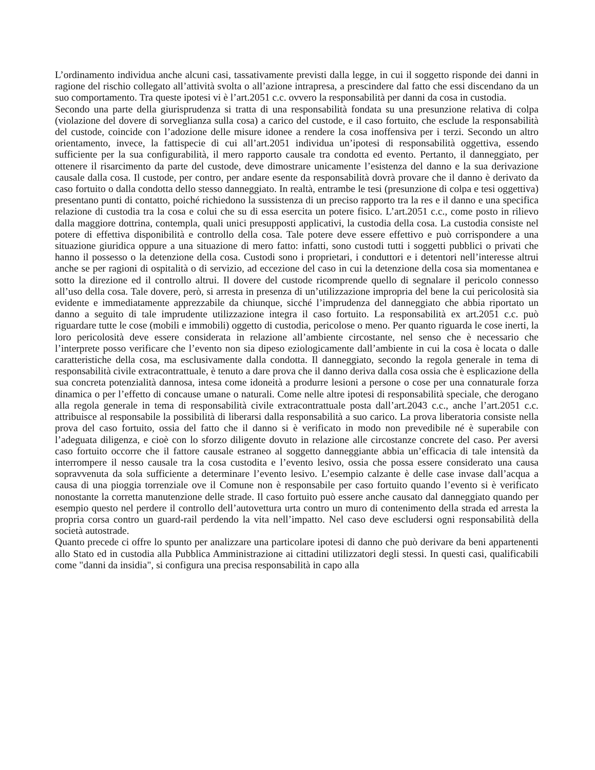L’ordinamento individua anche alcuni casi, tassativamente previsti dalla legge, in cui il soggetto risponde dei danni in ragione del rischio collegato all’attività svolta o all’azione intrapresa, a prescindere dal fatto che essi discendano da un suo comportamento. Tra queste ipotesi vi è l’art.2051 c.c. ovvero la responsabilità per danni da cosa in custodia.
Secondo una parte della giurisprudenza si tratta di una responsabilità fondata su una presunzione relativa di colpa (violazione del dovere di sorveglianza sulla cosa) a carico del custode, e il caso fortuito, che esclude la responsabilità del custode, coincide con l’adozione delle misure idonee a rendere la cosa inoffensiva per i terzi. Secondo un altro orientamento, invece, la fattispecie di cui all’art.2051 individua un’ipotesi di responsabilità oggettiva, essendo sufficiente per la sua configurabilità, il mero rapporto causale tra condotta ed evento. Pertanto, il danneggiato, per ottenere il risarcimento da parte del custode, deve dimostrare unicamente l’esistenza del danno e la sua derivazione causale dalla cosa. Il custode, per contro, per andare esente da responsabilità dovrà provare che il danno è derivato da caso fortuito o dalla condotta dello stesso danneggiato. In realtà, entrambe le tesi (presunzione di colpa e tesi oggettiva) presentano punti di contatto, poiché richiedono la sussistenza di un preciso rapporto tra la res e il danno e una specifica relazione di custodia tra la cosa e colui che su di essa esercita un potere fisico. L’art.2051 c.c., come posto in rilievo dalla maggiore dottrina, contempla, quali unici presupposti applicativi, la custodia della cosa. La custodia consiste nel potere di effettiva disponibilità e controllo della cosa. Tale potere deve essere effettivo e può corrispondere a una situazione giuridica oppure a una situazione di mero fatto: infatti, sono custodi tutti i soggetti pubblici o privati che hanno il possesso o la detenzione della cosa. Custodi sono i proprietari, i conduttori e i detentori nell’interesse altrui anche se per ragioni di ospitalità o di servizio, ad eccezione del caso in cui la detenzione della cosa sia momentanea e sotto la direzione ed il controllo altrui. Il dovere del custode ricomprende quello di segnalare il pericolo connesso all’uso della cosa. Tale dovere, però, si arresta in presenza di un’utilizzazione impropria del bene la cui pericolosità sia evidente e immediatamente apprezzabile da chiunque, sicché l’imprudenza del danneggiato che abbia riportato un danno a seguito di tale imprudente utilizzazione integra il caso fortuito. La responsabilità ex art.2051 c.c. può riguardare tutte le cose (mobili e immobili) oggetto di custodia, pericolose o meno. Per quanto riguarda le cose inerti, la loro pericolosità deve essere considerata in relazione all’ambiente circostante, nel senso che è necessario che l’interprete posso verificare che l’evento non sia dipeso eziologicamente dall’ambiente in cui la cosa è locata o dalle caratteristiche della cosa, ma esclusivamente dalla condotta. Il danneggiato, secondo la regola generale in tema di responsabilità civile extracontrattuale, è tenuto a dare prova che il danno deriva dalla cosa ossia che è esplicazione della sua concreta potenzialità dannosa, intesa come idoneità a produrre lesioni a persone o cose per una connaturale forza dinamica o per l’effetto di concause umane o naturali. Come nelle altre ipotesi di responsabilità speciale, che derogano alla regola generale in tema di responsabilità civile extracontrattuale posta dall’art.2043 c.c., anche l’art.2051 c.c. attribuisce al responsabile la possibilità di liberarsi dalla responsabilità a suo carico. La prova liberatoria consiste nella prova del caso fortuito, ossia del fatto che il danno si è verificato in modo non prevedibile né è superabile con l’adeguata diligenza, e cioè con lo sforzo diligente dovuto in relazione alle circostanze concrete del caso. Per aversi caso fortuito occorre che il fattore causale estraneo al soggetto danneggiante abbia un’efficacia di tale intensità da interrompere il nesso causale tra la cosa custodita e l’evento lesivo, ossia che possa essere considerato una causa sopravvenuta da sola sufficiente a determinare l’evento lesivo. L’esempio calzante è delle case invase dall’acqua a causa di una pioggia torrenziale ove il Comune non è responsabile per caso fortuito quando l’evento si è verificato nonostante la corretta manutenzione delle strade. Il caso fortuito può essere anche causato dal danneggiato quando per esempio questo nel perdere il controllo dell’autovettura urta contro un muro di contenimento della strada ed arresta la propria corsa contro un guard-rail perdendo la vita nell’impatto. Nel caso deve escludersi ogni responsabilità della società autostrade.
Quanto precede ci offre lo spunto per analizzare una particolare ipotesi di danno che può derivare da beni appartenenti allo Stato ed in custodia alla Pubblica Amministrazione ai cittadini utilizzatori degli stessi. In questi casi, qualificabili come "danni da insidia", si configura una precisa responsabilità in capo alla